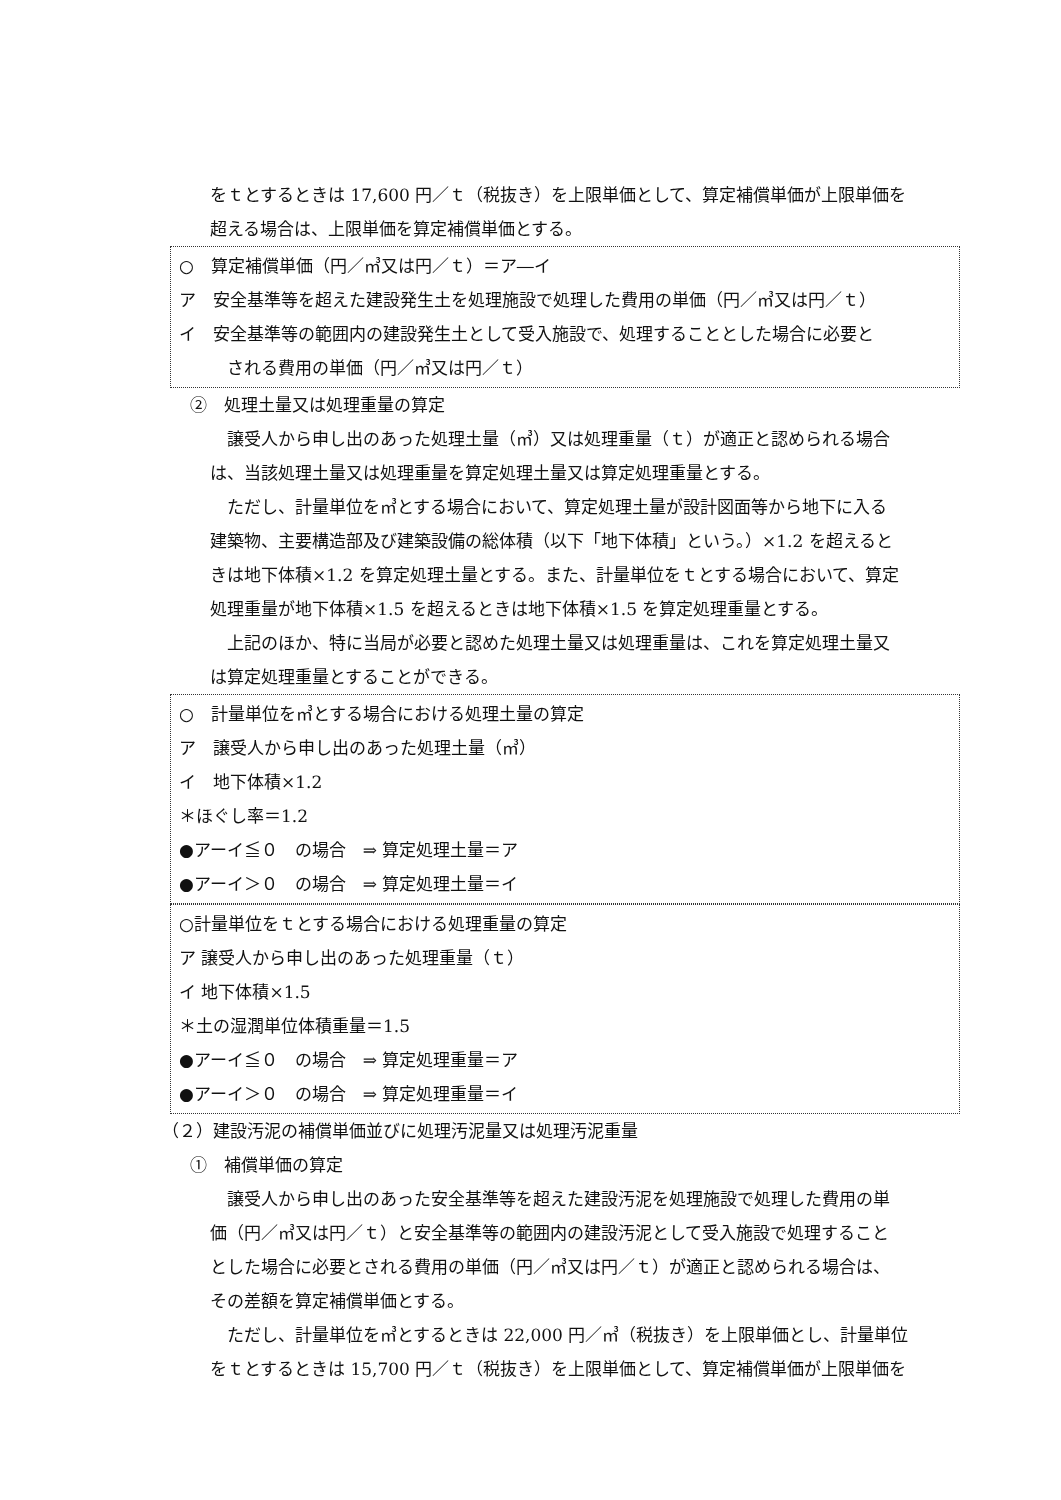をｔとするときは 17,600 円／ｔ（税抜き）を上限単価として、算定補償単価が上限単価を
超える場合は、上限単価を算定補償単価とする。
○　算定補償単価（円／㎥又は円／ｔ）＝ア―イ
ア　安全基準等を超えた建設発生土を処理施設で処理した費用の単価（円／㎥又は円／ｔ）
イ　安全基準等の範囲内の建設発生土として受入施設で、処理することとした場合に必要と
される費用の単価（円／㎥又は円／ｔ）
②　処理土量又は処理重量の算定
　譲受人から申し出のあった処理土量（㎥）又は処理重量（ｔ）が適正と認められる場合
は、当該処理土量又は処理重量を算定処理土量又は算定処理重量とする。
　ただし、計量単位を㎥とする場合において、算定処理土量が設計図面等から地下に入る
建築物、主要構造部及び建築設備の総体積（以下「地下体積」という。）×1.2 を超えると
きは地下体積×1.2 を算定処理土量とする。また、計量単位をｔとする場合において、算定
処理重量が地下体積×1.5 を超えるときは地下体積×1.5 を算定処理重量とする。
　上記のほか、特に当局が必要と認めた処理土量又は処理重量は、これを算定処理土量又
は算定処理重量とすることができる。
○　計量単位を㎥とする場合における処理土量の算定
ア　譲受人から申し出のあった処理土量（㎥）
イ　地下体積×1.2
＊ほぐし率＝1.2
●アーイ≦０　の場合　⇒ 算定処理土量＝ア
●アーイ＞０　の場合　⇒ 算定処理土量＝イ
○計量単位をｔとする場合における処理重量の算定
ア 譲受人から申し出のあった処理重量（ｔ）
イ 地下体積×1.5
＊土の湿潤単位体積重量＝1.5
●アーイ≦０　の場合　⇒ 算定処理重量＝ア
●アーイ＞０　の場合　⇒ 算定処理重量＝イ
（２）建設汚泥の補償単価並びに処理汚泥量又は処理汚泥重量
①　補償単価の算定
　譲受人から申し出のあった安全基準等を超えた建設汚泥を処理施設で処理した費用の単
価（円／㎥又は円／ｔ）と安全基準等の範囲内の建設汚泥として受入施設で処理すること
とした場合に必要とされる費用の単価（円／㎥又は円／ｔ）が適正と認められる場合は、
その差額を算定補償単価とする。
　ただし、計量単位を㎥とするときは 22,000 円／㎥（税抜き）を上限単価とし、計量単位
をｔとするときは 15,700 円／ｔ（税抜き）を上限単価として、算定補償単価が上限単価を